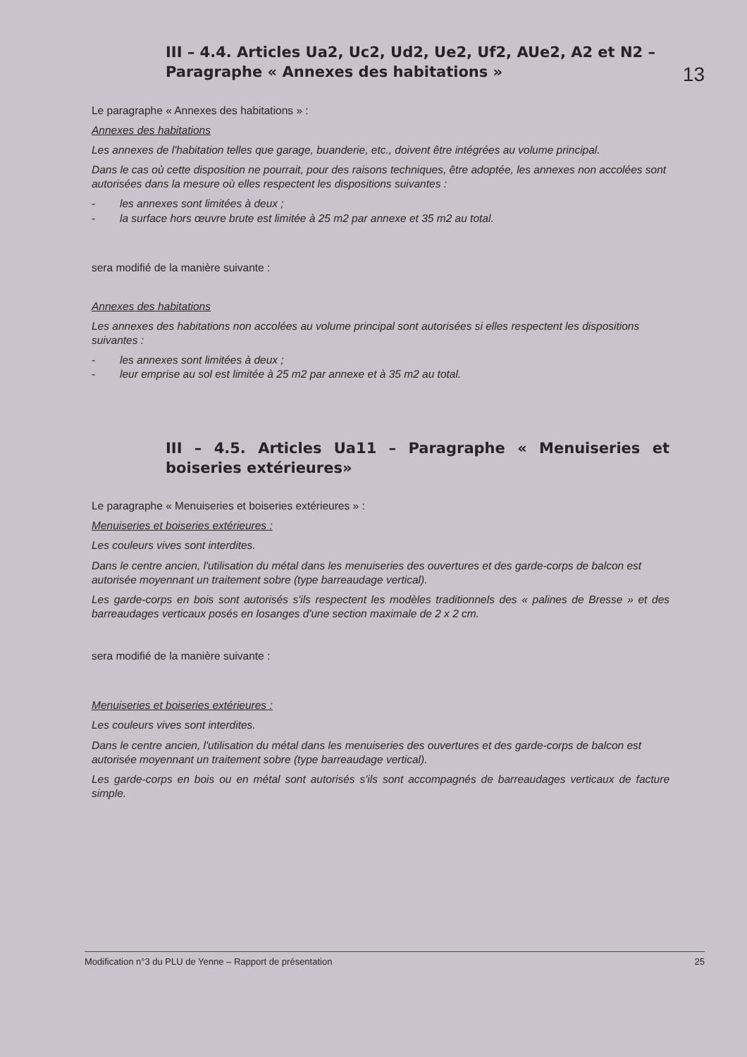13
III – 4.4. Articles Ua2, Uc2, Ud2, Ue2, Uf2, AUe2, A2 et N2 – Paragraphe « Annexes des habitations »
Le paragraphe « Annexes des habitations » :
Annexes des habitations
Les annexes de l'habitation telles que garage, buanderie, etc., doivent être intégrées au volume principal.
Dans le cas où cette disposition ne pourrait, pour des raisons techniques, être adoptée, les annexes non accolées sont autorisées dans la mesure où elles respectent les dispositions suivantes :
- les annexes sont limitées à deux ;
- la surface hors œuvre brute est limitée à 25 m2 par annexe et 35 m2 au total.
sera modifié de la manière suivante :
Annexes des habitations
Les annexes des habitations non accolées au volume principal sont autorisées si elles respectent les dispositions suivantes :
- les annexes sont limitées à deux ;
- leur emprise au sol est limitée à 25 m2 par annexe et à 35 m2 au total.
III – 4.5. Articles Ua11 – Paragraphe « Menuiseries et boiseries extérieures»
Le paragraphe « Menuiseries et boiseries extérieures » :
Menuiseries et boiseries extérieures :
Les couleurs vives sont interdites.
Dans le centre ancien, l'utilisation du métal dans les menuiseries des ouvertures et des garde-corps de balcon est autorisée moyennant un traitement sobre (type barreaudage vertical).
Les garde-corps en bois sont autorisés s'ils respectent les modèles traditionnels des « palines de Bresse » et des barreaudages verticaux posés en losanges d'une section maximale de 2 x 2 cm.
sera modifié de la manière suivante :
Menuiseries et boiseries extérieures :
Les couleurs vives sont interdites.
Dans le centre ancien, l'utilisation du métal dans les menuiseries des ouvertures et des garde-corps de balcon est autorisée moyennant un traitement sobre (type barreaudage vertical).
Les garde-corps en bois ou en métal sont autorisés s'ils sont accompagnés de barreaudages verticaux de facture simple.
Modification n°3 du PLU de Yenne – Rapport de présentation 25